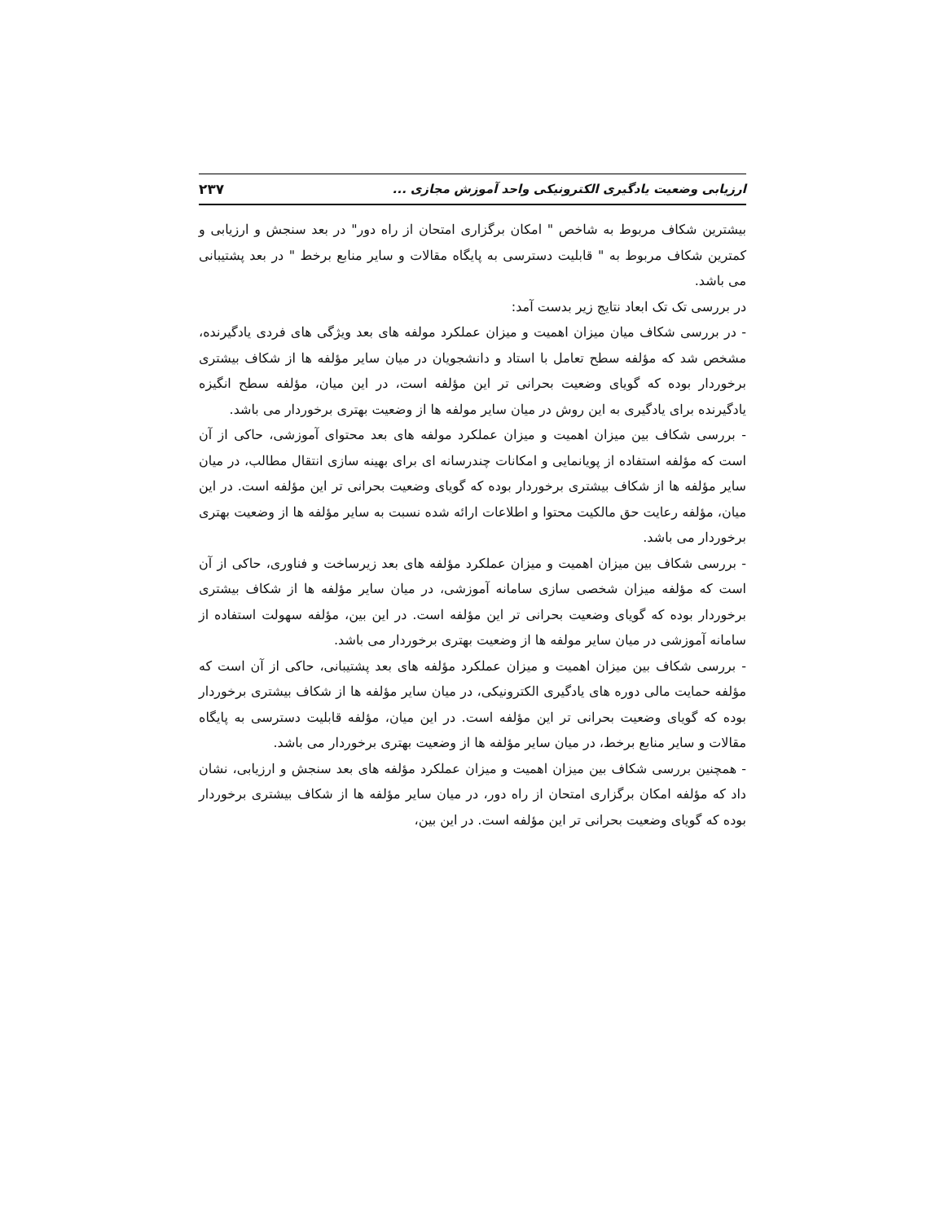ارزیابی وضعیت یادگیری الکترونیکی واحد آموزش مجازی ... ۲۳۷
بیشترین شکاف مربوط به شاخص " امکان برگزاری امتحان از راه دور" در بعد سنجش و ارزیابی و کمترین شکاف مربوط به " قابلیت دسترسی به پایگاه مقالات و سایر منابع برخط " در بعد پشتیبانی می باشد.
در بررسی تک تک ابعاد نتایج زیر بدست آمد:
- در بررسی شکاف میان میزان اهمیت و میزان عملکرد مولفه های بعد ویژگی های فردی یادگیرنده، مشخص شد که مؤلفه سطح تعامل با استاد و دانشجویان در میان سایر مؤلفه ها از شکاف بیشتری برخوردار بوده که گویای وضعیت بحرانی تر این مؤلفه است، در این میان، مؤلفه سطح انگیزه یادگیرنده برای یادگیری به این روش در میان سایر مولفه ها از وضعیت بهتری برخوردار می باشد.
- بررسی شکاف بین میزان اهمیت و میزان عملکرد مولفه های بعد محتوای آموزشی، حاکی از آن است که مؤلفه استفاده از پویانمایی و امکانات چندرسانه ای برای بهینه سازی انتقال مطالب، در میان سایر مؤلفه ها از شکاف بیشتری برخوردار بوده که گویای وضعیت بحرانی تر این مؤلفه است. در این میان، مؤلفه رعایت حق مالکیت محتوا و اطلاعات ارائه شده نسبت به سایر مؤلفه ها از وضعیت بهتری برخوردار می باشد.
- بررسی شکاف بین میزان اهمیت و میزان عملکرد مؤلفه های بعد زیرساخت و فناوری، حاکی از آن است که مؤلفه میزان شخصی سازی سامانه آموزشی، در میان سایر مؤلفه ها از شکاف بیشتری برخوردار بوده که گویای وضعیت بحرانی تر این مؤلفه است. در این بین، مؤلفه سهولت استفاده از سامانه آموزشی در میان سایر مولفه ها از وضعیت بهتری برخوردار می باشد.
- بررسی شکاف بین میزان اهمیت و میزان عملکرد مؤلفه های بعد پشتیبانی، حاکی از آن است که مؤلفه حمایت مالی دوره های یادگیری الکترونیکی، در میان سایر مؤلفه ها از شکاف بیشتری برخوردار بوده که گویای وضعیت بحرانی تر این مؤلفه است. در این میان، مؤلفه قابلیت دسترسی به پایگاه مقالات و سایر منابع برخط، در میان سایر مؤلفه ها از وضعیت بهتری برخوردار می باشد.
- همچنین بررسی شکاف بین میزان اهمیت و میزان عملکرد مؤلفه های بعد سنجش و ارزیابی، نشان داد که مؤلفه امکان برگزاری امتحان از راه دور، در میان سایر مؤلفه ها از شکاف بیشتری برخوردار بوده که گویای وضعیت بحرانی تر این مؤلفه است. در این بین،